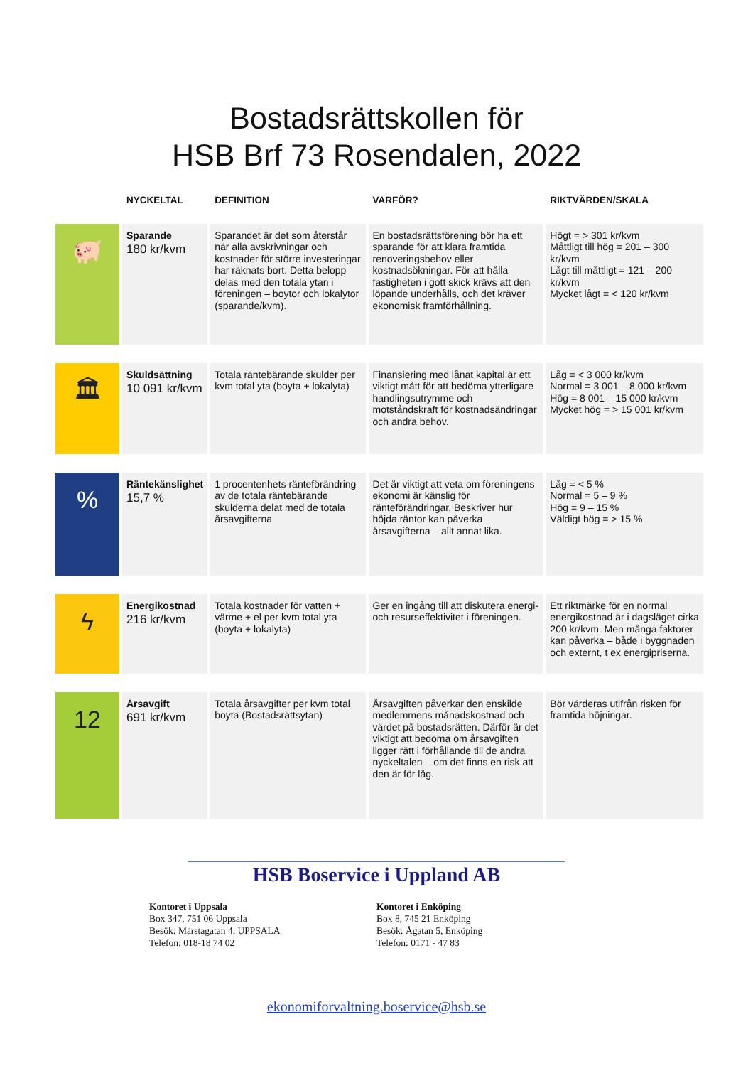Bostadsrättskollen för
HSB Brf 73 Rosendalen, 2022
| | NYCKELTAL | DEFINITION | VARFÖR? | RIKTVÄRDEN/SKALA |
| --- | --- | --- | --- | --- |
| 🐖 | Sparande 180 kr/kvm | Sparandet är det som återstår när alla avskrivningar och kostnader för större investeringar har räknats bort. Detta belopp delas med den totala ytan i föreningen – boytor och lokalytor (sparande/kvm). | En bostadsrättsförening bör ha ett sparande för att klara framtida renoveringsbehov eller kostnadsökningar. För att hålla fastigheten i gott skick krävs att den löpande underhålls, och det kräver ekonomisk framförhållning. | Högt = > 301 kr/kvm Måttligt till hög = 201 – 300 kr/kvm Lågt till måttligt = 121 – 200 kr/kvm Mycket lågt = < 120 kr/kvm |
| 🏛 | Skuldsättning 10 091 kr/kvm | Totala räntebärande skulder per kvm total yta (boyta + lokalyta) | Finansiering med lånat kapital är ett viktigt mått för att bedöma ytterligare handlingsutrymme och motståndskraft för kostnadsändringar och andra behov. | Låg = < 3 000 kr/kvm Normal = 3 001 – 8 000 kr/kvm Hög = 8 001 – 15 000 kr/kvm Mycket hög = > 15 001 kr/kvm |
| % | Räntekänslighet 15,7 % | 1 procentenhets ränteförändring av de totala räntebärande skulderna delat med de totala årsavgifterna | Det är viktigt att veta om föreningens ekonomi är känslig för ränteförändringar. Beskriver hur höjda räntor kan påverka årsavgifterna – allt annat lika. | Låg = < 5 % Normal = 5 – 9 % Hög = 9 – 15 % Väldigt hög = > 15 % |
| ϟ | Energikostnad 216 kr/kvm | Totala kostnader för vatten + värme + el per kvm total yta (boyta + lokalyta) | Ger en ingång till att diskutera energi- och resurseffektivitet i föreningen. | Ett riktmärke för en normal energikostnad är i dagsläget cirka 200 kr/kvm. Men många faktorer kan påverka – både i byggnaden och externt, t ex energipriserna. |
| 12 | Årsavgift 691 kr/kvm | Totala årsavgifter per kvm total boyta (Bostadsrättsytan) | Årsavgiften påverkar den enskilde medlemmens månadskostnad och värdet på bostadsrätten. Därför är det viktigt att bedöma om årsavgiften ligger rätt i förhållande till de andra nyckeltalen – om det finns en risk att den är för låg. | Bör värderas utifrån risken för framtida höjningar. |
HSB Boservice i Uppland AB
Kontoret i Uppsala
Box 347, 751 06 Uppsala
Besök: Märstagatan 4, UPPSALA
Telefon: 018-18 74 02
Kontoret i Enköping
Box 8, 745 21 Enköping
Besök: Ågatan 5, Enköping
Telefon: 0171 - 47 83
ekonomiforvaltning.boservice@hsb.se